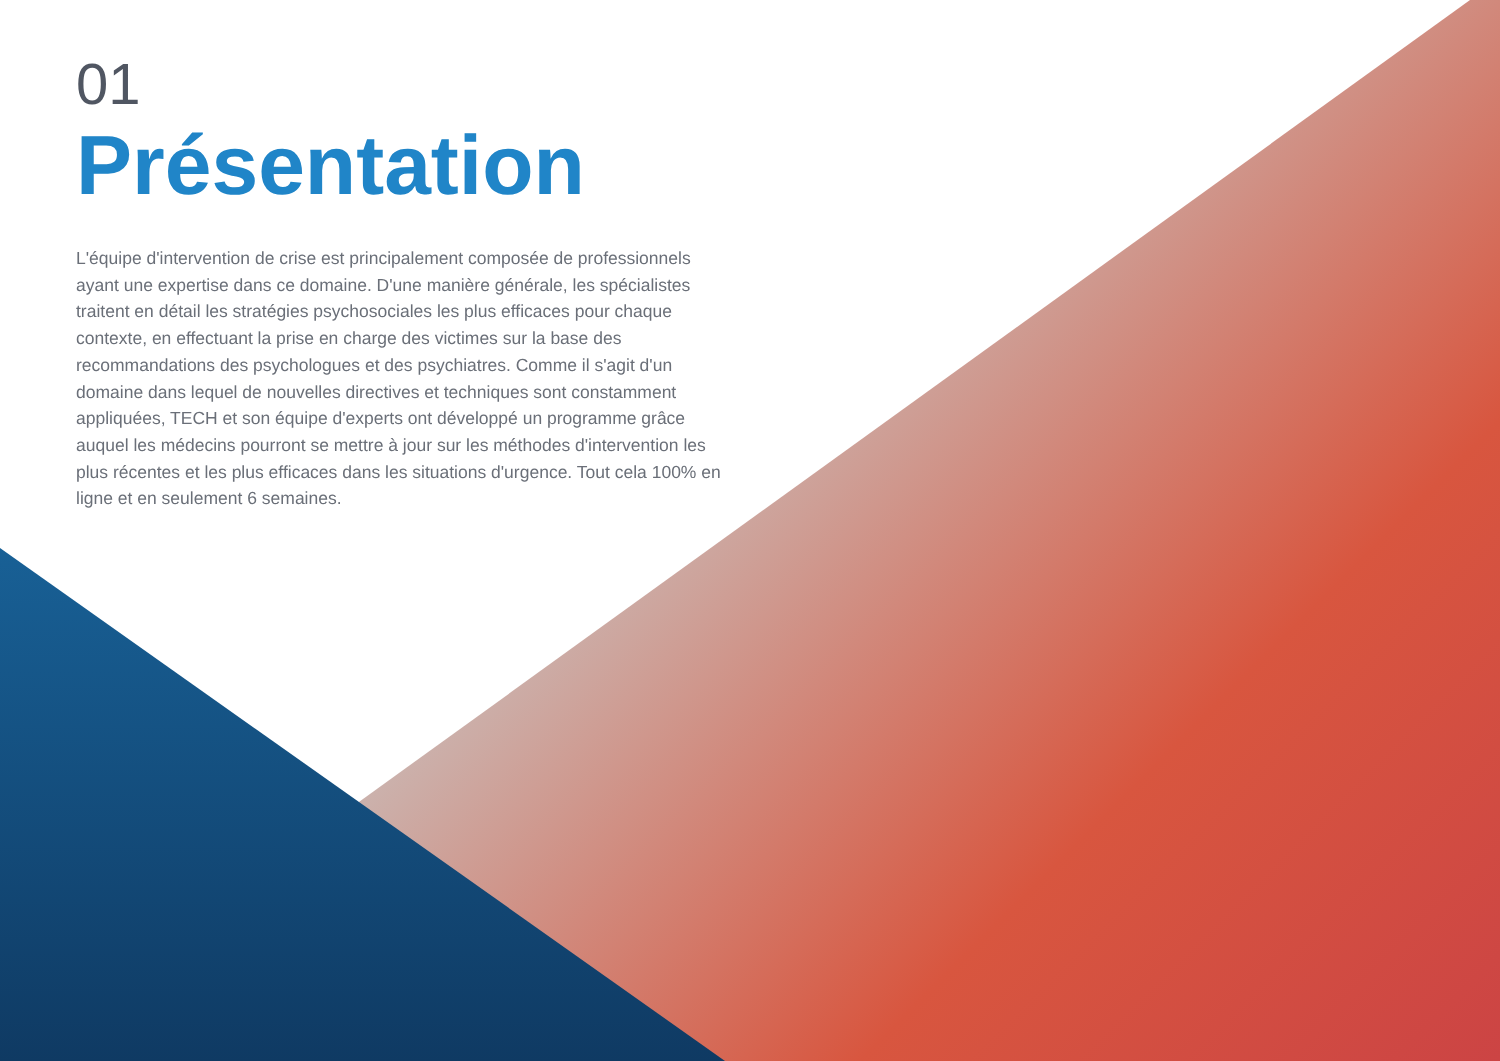01
Présentation
L'équipe d'intervention de crise est principalement composée de professionnels ayant une expertise dans ce domaine. D'une manière générale, les spécialistes traitent en détail les stratégies psychosociales les plus efficaces pour chaque contexte, en effectuant la prise en charge des victimes sur la base des recommandations des psychologues et des psychiatres. Comme il s'agit d'un domaine dans lequel de nouvelles directives et techniques sont constamment appliquées, TECH et son équipe d'experts ont développé un programme grâce auquel les médecins pourront se mettre à jour sur les méthodes d'intervention les plus récentes et les plus efficaces dans les situations d'urgence. Tout cela 100% en ligne et en seulement 6 semaines.